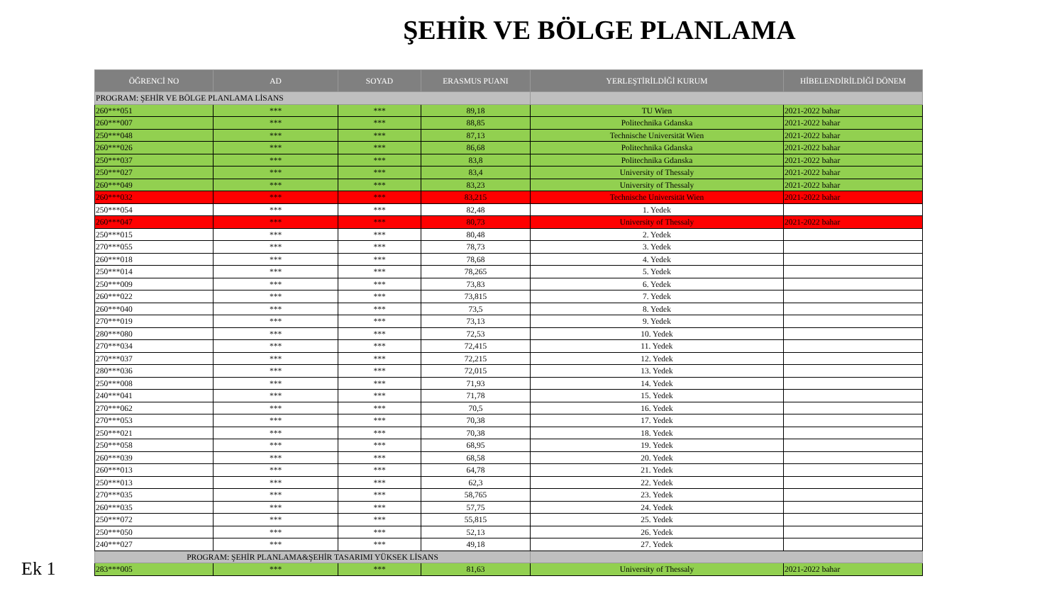ŞEHİR VE BÖLGE PLANLAMA
| ÖĞRENCİ NO | AD | SOYAD | ERASMUS PUANI | YERLEŞTİRİLDİĞİ KURUM | HİBELENDİRİLDİĞİ DÖNEM |
| --- | --- | --- | --- | --- | --- |
| PROGRAM: ŞEHİR VE BÖLGE PLANLAMA LİSANS | | | | | |
| 260***051 | *** | *** | 89,18 | TU Wien | 2021-2022 bahar |
| 260***007 | *** | *** | 88,85 | Politechnika Gdanska | 2021-2022 bahar |
| 250***048 | *** | *** | 87,13 | Technische Universität Wien | 2021-2022 bahar |
| 260***026 | *** | *** | 86,68 | Politechnika Gdanska | 2021-2022 bahar |
| 250***037 | *** | *** | 83,8 | Politechnika Gdanska | 2021-2022 bahar |
| 250***027 | *** | *** | 83,4 | University of Thessaly | 2021-2022 bahar |
| 260***049 | *** | *** | 83,23 | University of Thessaly | 2021-2022 bahar |
| 260***032 | *** | *** | 83,215 | Technische Universität Wien | 2021-2022 bahar |
| 250***054 | *** | *** | 82,48 | 1. Yedek | |
| 260***047 | *** | *** | 80,73 | University of Thessaly | 2021-2022 bahar |
| 250***015 | *** | *** | 80,48 | 2. Yedek | |
| 270***055 | *** | *** | 78,73 | 3. Yedek | |
| 260***018 | *** | *** | 78,68 | 4. Yedek | |
| 250***014 | *** | *** | 78,265 | 5. Yedek | |
| 250***009 | *** | *** | 73,83 | 6. Yedek | |
| 260***022 | *** | *** | 73,815 | 7. Yedek | |
| 260***040 | *** | *** | 73,5 | 8. Yedek | |
| 270***019 | *** | *** | 73,13 | 9. Yedek | |
| 280***080 | *** | *** | 72,53 | 10. Yedek | |
| 270***034 | *** | *** | 72,415 | 11. Yedek | |
| 270***037 | *** | *** | 72,215 | 12. Yedek | |
| 280***036 | *** | *** | 72,015 | 13. Yedek | |
| 250***008 | *** | *** | 71,93 | 14. Yedek | |
| 240***041 | *** | *** | 71,78 | 15. Yedek | |
| 270***062 | *** | *** | 70,5 | 16. Yedek | |
| 270***053 | *** | *** | 70,38 | 17. Yedek | |
| 250***021 | *** | *** | 70,38 | 18. Yedek | |
| 250***058 | *** | *** | 68,95 | 19. Yedek | |
| 260***039 | *** | *** | 68,58 | 20. Yedek | |
| 260***013 | *** | *** | 64,78 | 21. Yedek | |
| 250***013 | *** | *** | 62,3 | 22. Yedek | |
| 270***035 | *** | *** | 58,765 | 23. Yedek | |
| 260***035 | *** | *** | 57,75 | 24. Yedek | |
| 250***072 | *** | *** | 55,815 | 25. Yedek | |
| 250***050 | *** | *** | 52,13 | 26. Yedek | |
| 240***027 | *** | *** | 49,18 | 27. Yedek | |
| PROGRAM: ŞEHİR PLANLAMA&ŞEHİR TASARIMI YÜKSEK LİSANS | | | | | |
| 283***005 | *** | *** | 81,63 | University of Thessaly | 2021-2022 bahar |
Ek 1